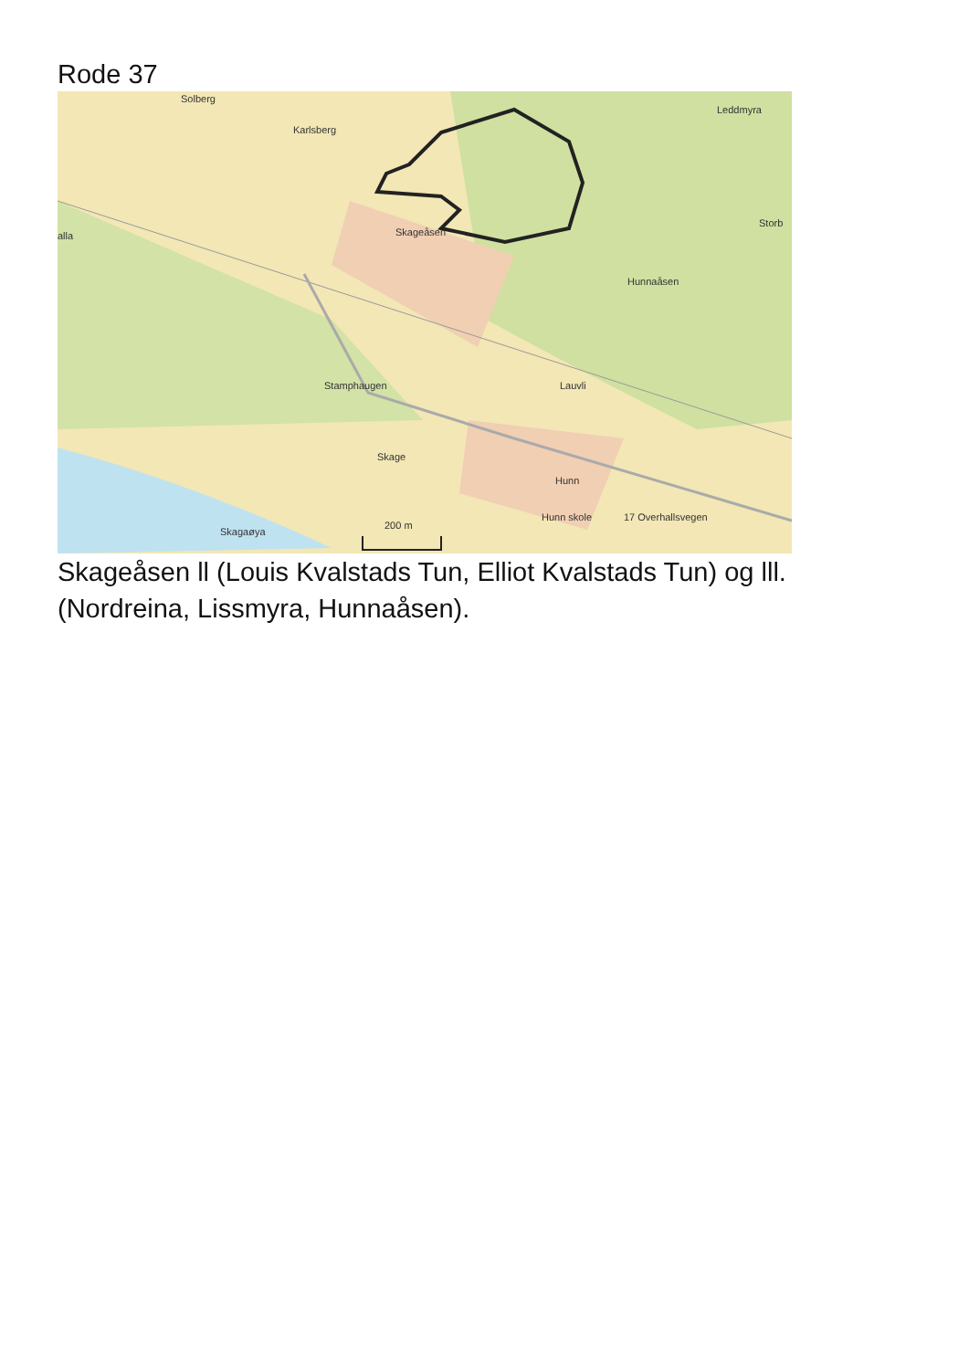Rode 37
Solberg
Karlsberg
Leddmyra
alla Skageåsen
Storb
Hunnaåsen
Stamphaugen Lauvli
Skage
Hunn
Hunn skole
Skagaøya
200 m
17 Overhallsvegen
Skageåsen ll (Louis Kvalstads Tun, Elliot Kvalstads Tun) og lll.
(Nordreina, Lissmyra, Hunnaåsen).